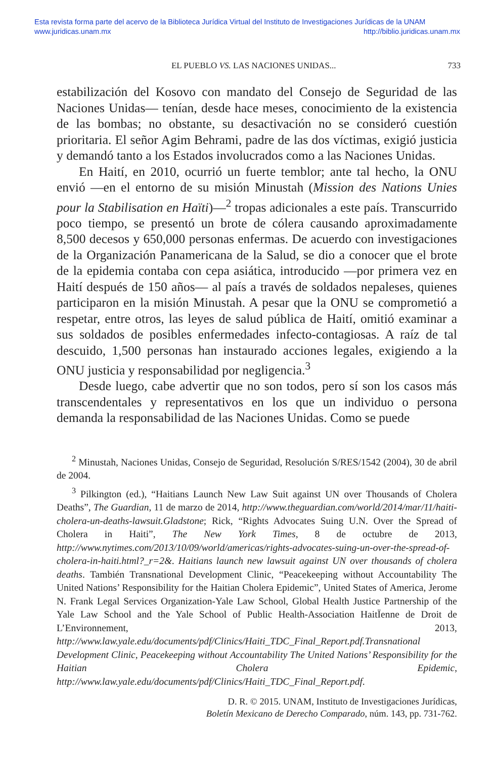Esta revista forma parte del acervo de la Biblioteca Jurídica Virtual del Instituto de Investigaciones Jurídicas de la UNAM
www.juridicas.unam.mx http://biblio.juridicas.unam.mx
EL PUEBLO VS. LAS NACIONES UNIDAS... 733
estabilización del Kosovo con mandato del Consejo de Seguridad de las Naciones Unidas— tenían, desde hace meses, conocimiento de la existencia de las bombas; no obstante, su desactivación no se consideró cuestión prioritaria. El señor Agim Behrami, padre de las dos víctimas, exigió justicia y demandó tanto a los Estados involucrados como a las Naciones Unidas.
En Haití, en 2010, ocurrió un fuerte temblor; ante tal hecho, la ONU envió —en el entorno de su misión Minustah (Mission des Nations Unies pour la Stabilisation en Haïti)—<sup>2</sup> tropas adicionales a este país. Transcurrido poco tiempo, se presentó un brote de cólera causando aproximadamente 8,500 decesos y 650,000 personas enfermas. De acuerdo con investigaciones de la Organización Panamericana de la Salud, se dio a conocer que el brote de la epidemia contaba con cepa asiática, introducido —por primera vez en Haití después de 150 años— al país a través de soldados nepaleses, quienes participaron en la misión Minustah. A pesar que la ONU se comprometió a respetar, entre otros, las leyes de salud pública de Haití, omitió examinar a sus soldados de posibles enfermedades infecto-contagiosas. A raíz de tal descuido, 1,500 personas han instaurado acciones legales, exigiendo a la ONU justicia y responsabilidad por negligencia.<sup>3</sup>
Desde luego, cabe advertir que no son todos, pero sí son los casos más transcendentales y representativos en los que un individuo o persona demanda la responsabilidad de las Naciones Unidas. Como se puede
<sup>2</sup> Minustah, Naciones Unidas, Consejo de Seguridad, Resolución S/RES/1542 (2004), 30 de abril de 2004.
<sup>3</sup> Pilkington (ed.), “Haitians Launch New Law Suit against UN over Thousands of Cholera Deaths”, The Guardian, 11 de marzo de 2014, http://www.theguardian.com/world/2014/mar/11/haiti-cholera-un-deaths-lawsuit.Gladstone; Rick, “Rights Advocates Suing U.N. Over the Spread of Cholera in Haiti”, The New York Times, 8 de octubre de 2013, http://www.nytimes.com/2013/10/09/world/americas/rights-advocates-suing-un-over-the-spread-of-cholera-in-haiti.html?_r=2&. Haitians launch new lawsuit against UN over thousands of cholera deaths. También Transnational Development Clinic, “Peacekeeping without Accountability The United Nations’ Responsibility for the Haitian Cholera Epidemic”, United States of America, Jerome N. Frank Legal Services Organization-Yale Law School, Global Health Justice Partnership of the Yale Law School and the Yale School of Public Health-Association HaitÏenne de Droit de L’Environnement, 2013, http://www.law.yale.edu/documents/pdf/Clinics/Haiti_TDC_Final_Report.pdf.Transnational Development Clinic, Peacekeeping without Accountability The United Nations’ Responsibility for the Haitian Cholera Epidemic, http://www.law.yale.edu/documents/pdf/Clinics/Haiti_TDC_Final_Report.pdf.
D. R. © 2015. UNAM, Instituto de Investigaciones Jurídicas,
Boletín Mexicano de Derecho Comparado, núm. 143, pp. 731-762.